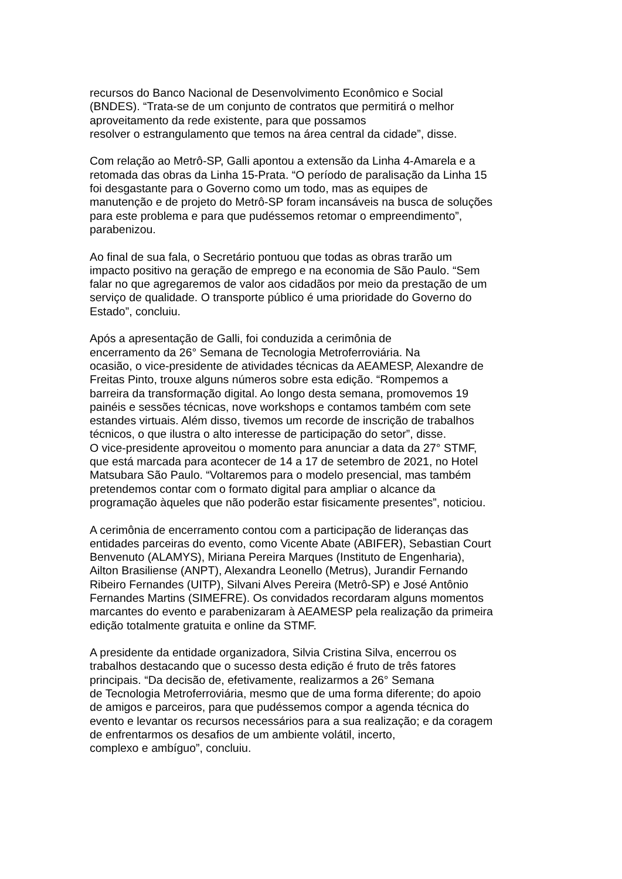recursos do Banco Nacional de Desenvolvimento Econômico e Social
(BNDES). “Trata-se de um conjunto de contratos que permitirá o melhor
aproveitamento da rede existente, para que possamos
resolver o estrangulamento que temos na área central da cidade”, disse.
Com relação ao Metrô-SP, Galli apontou a extensão da Linha 4-Amarela e a
retomada das obras da Linha 15-Prata. “O período de paralisação da Linha 15
foi desgastante para o Governo como um todo, mas as equipes de
manutenção e de projeto do Metrô-SP foram incansáveis na busca de soluções
para este problema e para que pudéssemos retomar o empreendimento”,
parabenizou.
Ao final de sua fala, o Secretário pontuou que todas as obras trarão um
impacto positivo na geração de emprego e na economia de São Paulo. “Sem
falar no que agregaremos de valor aos cidadãos por meio da prestação de um
serviço de qualidade. O transporte público é uma prioridade do Governo do
Estado”, concluiu.
Após a apresentação de Galli, foi conduzida a cerimônia de
encerramento da 26° Semana de Tecnologia Metroferroviária. Na
ocasião, o vice-presidente de atividades técnicas da AEAMESP, Alexandre de
Freitas Pinto, trouxe alguns números sobre esta edição. “Rompemos a
barreira da transformação digital. Ao longo desta semana, promovemos 19
painéis e sessões técnicas, nove workshops e contamos também com sete
estandes virtuais. Além disso, tivemos um recorde de inscrição de trabalhos
técnicos, o que ilustra o alto interesse de participação do setor”, disse.
O vice-presidente aproveitou o momento para anunciar a data da 27° STMF,
que está marcada para acontecer de 14 a 17 de setembro de 2021, no Hotel
Matsubara São Paulo. “Voltaremos para o modelo presencial, mas também
pretendemos contar com o formato digital para ampliar o alcance da
programação àqueles que não poderão estar fisicamente presentes”, noticiou.
A cerimônia de encerramento contou com a participação de lideranças das
entidades parceiras do evento, como Vicente Abate (ABIFER), Sebastian Court
Benvenuto (ALAMYS), Miriana Pereira Marques (Instituto de Engenharia),
Ailton Brasiliense (ANPT), Alexandra Leonello (Metrus), Jurandir Fernando
Ribeiro Fernandes (UITP), Silvani Alves Pereira (Metrô-SP) e José Antônio
Fernandes Martins (SIMEFRE). Os convidados recordaram alguns momentos
marcantes do evento e parabenizaram à AEAMESP pela realização da primeira
edição totalmente gratuita e online da STMF.
A presidente da entidade organizadora, Silvia Cristina Silva, encerrou os
trabalhos destacando que o sucesso desta edição é fruto de três fatores
principais. “Da decisão de, efetivamente, realizarmos a 26° Semana
de Tecnologia Metroferroviária, mesmo que de uma forma diferente; do apoio
de amigos e parceiros, para que pudéssemos compor a agenda técnica do
evento e levantar os recursos necessários para a sua realização; e da coragem
de enfrentarmos os desafios de um ambiente volátil, incerto,
complexo e ambíguo”, concluiu.